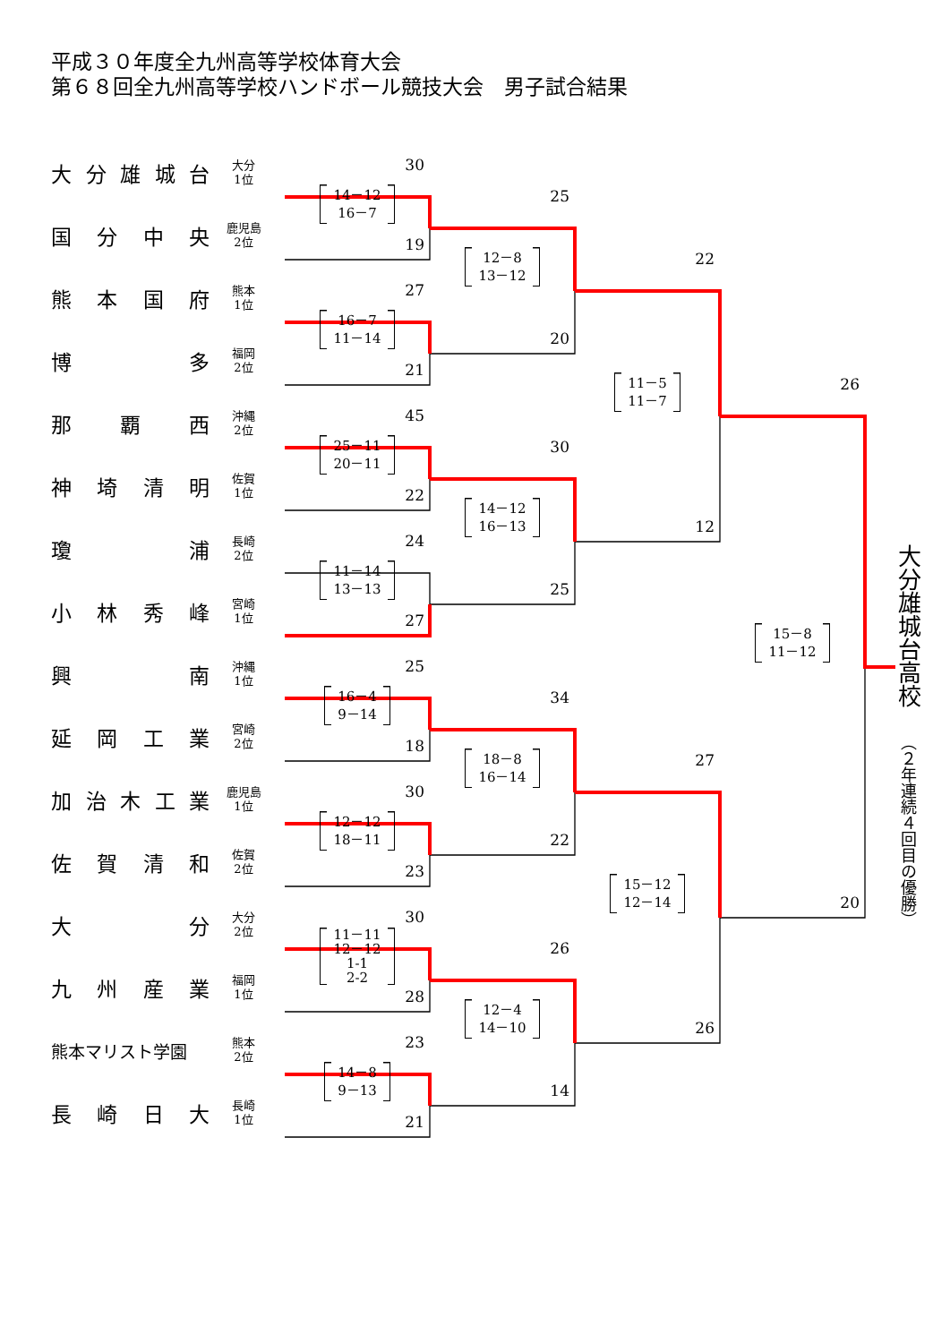平成３０年度全九州高等学校体育大会
第６８回全九州高等学校ハンドボール競技大会　男子試合結果
大分雄城台
大分
1位
国分中央
鹿児島
2位
熊本国府
熊本
1位
博多
福岡
2位
那覇西
沖縄
2位
神埼清明
佐賀
1位
瓊浦
長崎
2位
小林秀峰
宮崎
1位
興南
沖縄
1位
延岡工業
宮崎
2位
加治木工業
鹿児島
1位
佐賀清和
佐賀
2位
大分
大分
2位
九州産業
福岡
1位
熊本マリスト学園
熊本
2位
長崎日大
長崎
1位
30
14－12
16－7
19
27
16－7
11－14
21
45
25－11
20－11
22
24
11－14
13－13
27
25
16－4
9－14
18
30
12－12
18－11
23
30
11－11
12－12
1-1
2-2
28
23
14－8
9－13
21
25
12－8
13－12
20
30
14－12
16－13
25
34
18－8
16－14
22
26
12－4
14－10
14
22
11－5
11－7
12
27
15－12
12－14
26
26
15－8
11－12
20
大分雄城台高校（２年連続４回目の優勝）